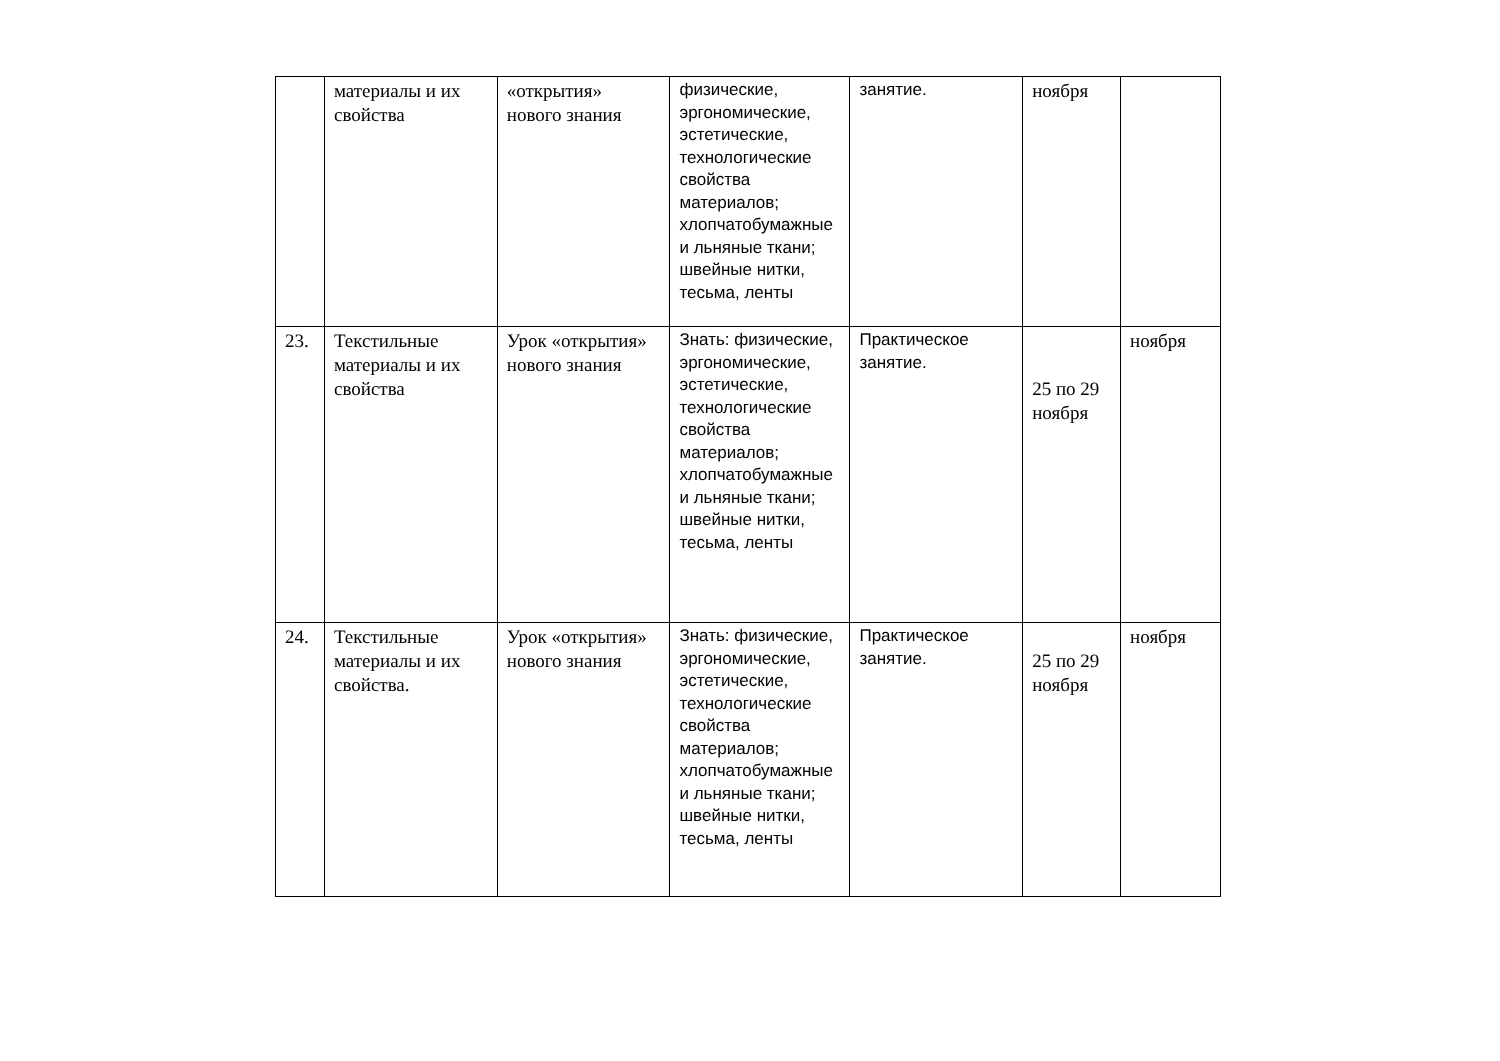| | материалы и их свойства | «открытия» нового знания | физические, эргономические, эстетические, технологические свойства материалов; хлопчатобумажные и льняные ткани; швейные нитки, тесьма, ленты | занятие. | ноября | |
| 23. | Текстильные материалы и их свойства | Урок «открытия» нового знания | Знать: физические, эргономические, эстетические, технологические свойства материалов; хлопчатобумажные и льняные ткани; швейные нитки, тесьма, ленты | Практическое занятие. | 25 по 29 ноября | ноября |
| 24. | Текстильные материалы и их свойства. | Урок «открытия» нового знания | Знать: физические, эргономические, эстетические, технологические свойства материалов; хлопчатобумажные и льняные ткани; швейные нитки, тесьма, ленты | Практическое занятие. | 25 по 29 ноября | ноября |